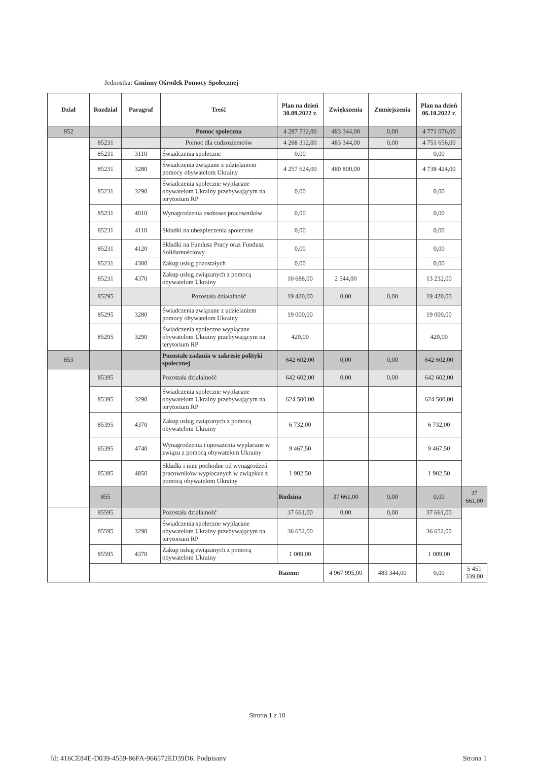Jednostka: Gminny Ośrodek Pomocy Społecznej
| Dział | Rozdział | Paragraf | Treść | Plan na dzień 30.09.2022 r. | Zwiększenia | Zmniejszenia | Plan na dzień 06.10.2022 r. | |
| --- | --- | --- | --- | --- | --- | --- | --- | --- |
| 852 | | | Pomoc społeczna | 4 287 732,00 | 483 344,00 | 0,00 | 4 771 076,00 | |
| | 85231 | | Pomoc dla cudzoziemców | 4 268 312,00 | 483 344,00 | 0,00 | 4 751 656,00 | |
| | 85231 | 3110 | Świadczenia społeczne | 0,00 | | | 0,00 | |
| | 85231 | 3280 | Świadczenia związane z udzielaniem pomocy obywatelom Ukrainy | 4 257 624,00 | 480 800,00 | | 4 738 424,00 | |
| | 85231 | 3290 | Świadczenia społeczne wypłącane obywatelom Ukrainy przebywającym na terytorium RP | 0,00 | | | 0,00 | |
| | 85231 | 4010 | Wynagrodzenia osobowe pracowników | 0,00 | | | 0,00 | |
| | 85231 | 4110 | Składki na ubezpieczenia społeczne | 0,00 | | | 0,00 | |
| | 85231 | 4120 | Składki na Fundusz Pracy oraz Fundusz Solidarnościowy | 0,00 | | | 0,00 | |
| | 85231 | 4300 | Zakup usług pozostałych | 0,00 | | | 0,00 | |
| | 85231 | 4370 | Zakup usług związanych z pomocą obywatelom Ukrainy | 10 688,00 | 2 544,00 | | 13 232,00 | |
| | 85295 | | Pozostała działalność | 19 420,00 | 0,00 | 0,00 | 19 420,00 | |
| | 85295 | 3280 | Świadczenia związane z udzielaniem pomocy obywatelom Ukrainy | 19 000,00 | | | 19 000,00 | |
| | 85295 | 3290 | Świadczenia społeczne wypłącane obywatelom Ukrainy przebywającym na terytorium RP | 420,00 | | | 420,00 | |
| 853 | | | Pozostałe zadania w zakresie polityki społecznej | 642 602,00 | 0,00 | 0,00 | 642 602,00 | |
| | 85395 | | Pozostała działalność | 642 602,00 | 0,00 | 0,00 | 642 602,00 | |
| | 85395 | 3290 | Świadczenia społeczne wypłącane obywatelom Ukrainy przebywającym na terytorium RP | 624 500,00 | | | 624 500,00 | |
| | 85395 | 4370 | Zakup usług związanych z pomocą obywatelom Ukrainy | 6 732,00 | | | 6 732,00 | |
| | 85395 | 4740 | Wynagrodzenia i uposażenia wypłacane w związu z pomocą obywatelom Ukrainy | 9 467,50 | | | 9 467,50 | |
| | 85395 | 4850 | Składki i inne pochodne od wynagrodzeń pracowników wypłacanych w związkuz z pomocą obywatelom Ukrainy | 1 902,50 | | | 1 902,50 | |
| | 855 | | | Rodzina | 37 661,00 | 0,00 | 0,00 | 37 661,00 |
| | 85595 | | Pozostała działalność | 37 661,00 | 0,00 | 0,00 | 37 661,00 | |
| | 85595 | 3290 | Świadczenia społeczne wypłącane obywatelom Ukrainy przebywającym na terytorium RP | 36 652,00 | | | 36 652,00 | |
| | 85595 | 4370 | Zakup usług związanych z pomocą obywatelom Ukrainy | 1 009,00 | | | 1 009,00 | |
| | | | | Razem: | 4 967 995,00 | 483 344,00 | 0,00 | 5 451 339,00 |
Strona 1 z 10
Id: 416CE84E-D039-4559-86FA-966572ED39D6. Podpisany Strona 1